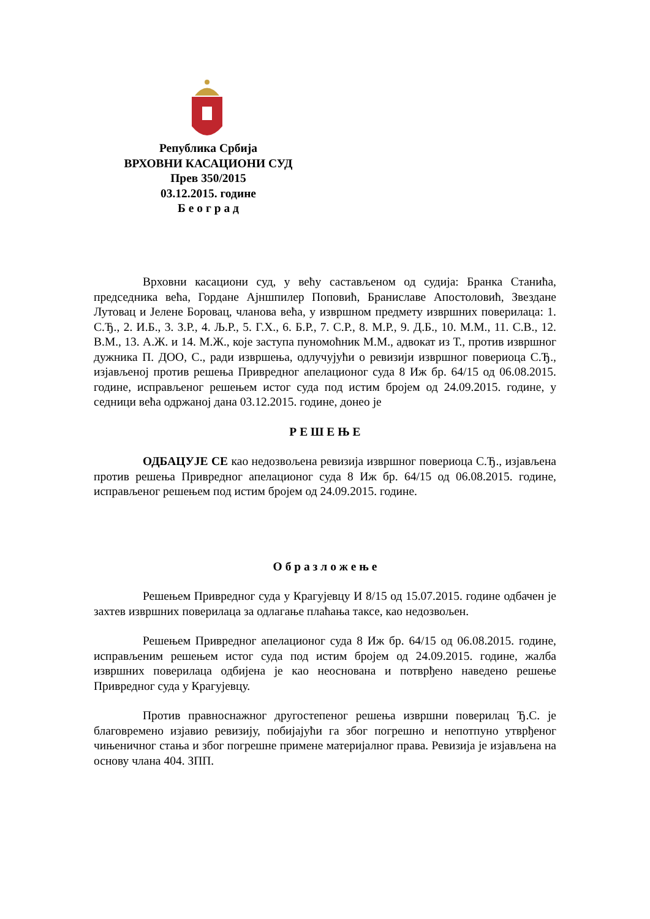Република Србија
ВРХОВНИ КАСАЦИОНИ СУД
Прев 350/2015
03.12.2015. године
Б е о г р а д
Врховни касациони суд, у већу састављеном од судија: Бранка Станића, председника већа, Гордане Ајншпилер Поповић, Браниславе Апостоловић, Звездане Лутовац и Јелене Боровац, чланова већа, у извршном предмету извршних поверилаца: 1. С.Ђ., 2. И.Б., 3. З.Р., 4. Љ.Р., 5. Г.Х., 6. Б.Р., 7. С.Р., 8. М.Р., 9. Д.Б., 10. М.М., 11. С.В., 12. В.М., 13. А.Ж. и 14. М.Ж., које заступа пуномоћник М.М., адвокат из Т., против извршног дужника П. ДОО, С., ради извршења, одлучујући о ревизији извршног повериоца С.Ђ., изјављеној против решења Привредног апелационог суда 8 Иж бр. 64/15 од 06.08.2015. године, исправљеног решењем истог суда под истим бројем од 24.09.2015. године, у седници већа одржаној дана 03.12.2015. године, донео је
Р Е Ш Е Њ Е
ОДБАЦУЈЕ СЕ као недозвољена ревизија извршног повериоца С.Ђ., изјављена против решења Привредног апелационог суда 8 Иж бр. 64/15 од 06.08.2015. године, исправљеног решењем под истим бројем од 24.09.2015. године.
О б р а з л о ж е њ е
Решењем Привредног суда у Крагујевцу И 8/15 од 15.07.2015. године одбачен је захтев извршних поверилаца за одлагање плаћања таксе, као недозвољен.
Решењем Привредног апелационог суда 8 Иж бр. 64/15 од 06.08.2015. године, исправљеним решењем истог суда под истим бројем од 24.09.2015. године, жалба извршних поверилаца одбијена је као неоснована и потврђено наведено решење Привредног суда у Крагујевцу.
Против правноснажног другостепеног решења извршни поверилац Ђ.С. је благовремено изјавио ревизију, побијајући га због погрешно и непотпуно утврђеног чињеничног стања и због погрешне примене материјалног права. Ревизија је изјављена на основу члана 404. ЗПП.